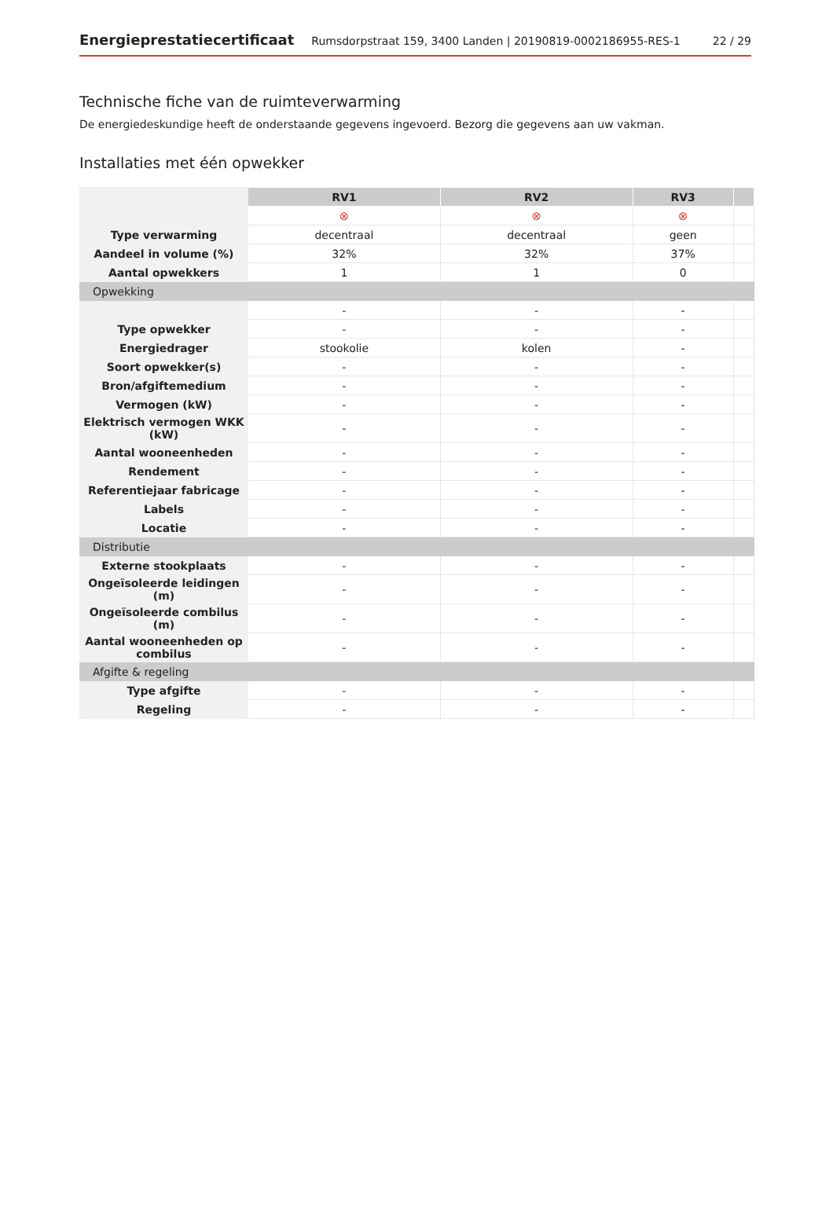Energieprestatiecertificaat Rumsdorpstraat 159, 3400 Landen | 20190819-0002186955-RES-1 22 / 29
Technische fiche van de ruimteverwarming
De energiedeskundige heeft de onderstaande gegevens ingevoerd. Bezorg die gegevens aan uw vakman.
Installaties met één opwekker
| | RV1 | RV2 | RV3 | |
| | ⊗ | ⊗ | ⊗ | |
| Type verwarming | decentraal | decentraal | geen | |
| Aandeel in volume (%) | 32% | 32% | 37% | |
| Aantal opwekkers | 1 | 1 | 0 | |
| Opwekking | | | | |
| | - | - | - | |
| Type opwekker | - | - | - | |
| Energiedrager | stookolie | kolen | - | |
| Soort opwekker(s) | - | - | - | |
| Bron/afgiftemedium | - | - | - | |
| Vermogen (kW) | - | - | - | |
| Elektrisch vermogen WKK (kW) | - | - | - | |
| Aantal wooneenheden | - | - | - | |
| Rendement | - | - | - | |
| Referentiejaar fabricage | - | - | - | |
| Labels | - | - | - | |
| Locatie | - | - | - | |
| Distributie | | | | |
| Externe stookplaats | - | - | - | |
| Ongeïsoleerde leidingen (m) | - | - | - | |
| Ongeïsoleerde combilus (m) | - | - | - | |
| Aantal wooneenheden op combilus | - | - | - | |
| Afgifte & regeling | | | | |
| Type afgifte | - | - | - | |
| Regeling | - | - | - | |